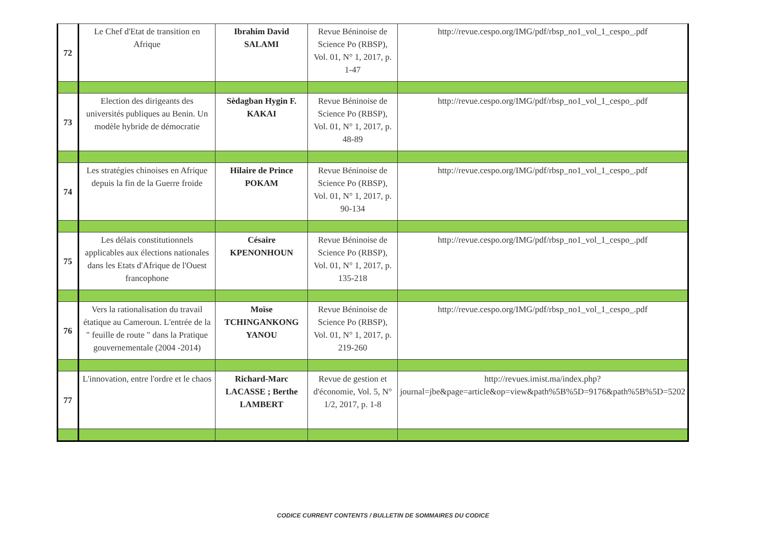| 72 | Le Chef d'Etat de transition en Afrique | Ibrahim David SALAMI | Revue Béninoise de Science Po (RBSP), Vol. 01, N° 1, 2017, p. 1-47 | http://revue.cespo.org/IMG/pdf/rbsp_no1_vol_1_cespo_.pdf |
| 73 | Election des dirigeants des universités publiques au Benin. Un modèle hybride de démocratie | Sèdagban Hygin F. KAKAI | Revue Béninoise de Science Po (RBSP), Vol. 01, N° 1, 2017, p. 48-89 | http://revue.cespo.org/IMG/pdf/rbsp_no1_vol_1_cespo_.pdf |
| 74 | Les stratégies chinoises en Afrique depuis la fin de la Guerre froide | Hilaire de Prince POKAM | Revue Béninoise de Science Po (RBSP), Vol. 01, N° 1, 2017, p. 90-134 | http://revue.cespo.org/IMG/pdf/rbsp_no1_vol_1_cespo_.pdf |
| 75 | Les délais constitutionnels applicables aux élections nationales dans les Etats d'Afrique de l'Ouest francophone | Césaire KPENONHOUN | Revue Béninoise de Science Po (RBSP), Vol. 01, N° 1, 2017, p. 135-218 | http://revue.cespo.org/IMG/pdf/rbsp_no1_vol_1_cespo_.pdf |
| 76 | Vers la rationalisation du travail étatique au Cameroun. L'entrée de la " feuille de route " dans la Pratique gouvernementale (2004 -2014) | Moïse TCHINGANKONG YANOU | Revue Béninoise de Science Po (RBSP), Vol. 01, N° 1, 2017, p. 219-260 | http://revue.cespo.org/IMG/pdf/rbsp_no1_vol_1_cespo_.pdf |
| 77 | L'innovation, entre l'ordre et le chaos | Richard-Marc LACASSE ; Berthe LAMBERT | Revue de gestion et d'économie, Vol. 5, N° 1/2, 2017, p. 1-8 | http://revues.imist.ma/index.php?journal=jbe&page=article&op=view&path%5B%5D=9176&path%5B%5D=5202 |
CODICE CURRENT CONTENTS / BULLETIN DE SOMMAIRES DU CODICE